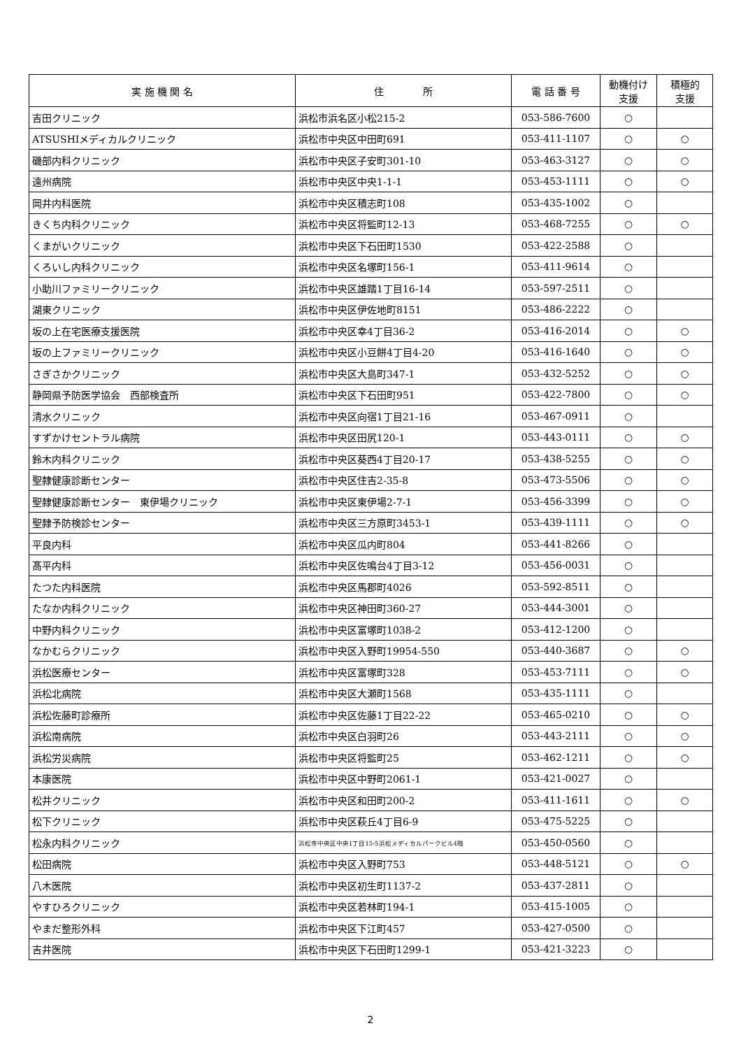| 実 施 機 関 名 | 住 所 | 電 話 番 号 | 動機付け 支援 | 積極的 支援 |
| --- | --- | --- | --- | --- |
| 吉田クリニック | 浜松市浜名区小松215-2 | 053-586-7600 | ○ | |
| ATSUSHIメディカルクリニック | 浜松市中央区中田町691 | 053-411-1107 | ○ | ○ |
| 磯部内科クリニック | 浜松市中央区子安町301-10 | 053-463-3127 | ○ | ○ |
| 遠州病院 | 浜松市中央区中央1-1-1 | 053-453-1111 | ○ | ○ |
| 岡井内科医院 | 浜松市中央区積志町108 | 053-435-1002 | ○ | |
| きくち内科クリニック | 浜松市中央区将監町12-13 | 053-468-7255 | ○ | ○ |
| くまがいクリニック | 浜松市中央区下石田町1530 | 053-422-2588 | ○ | |
| くろいし内科クリニック | 浜松市中央区名塚町156-1 | 053-411-9614 | ○ | |
| 小助川ファミリークリニック | 浜松市中央区雄踏1丁目16-14 | 053-597-2511 | ○ | |
| 湖東クリニック | 浜松市中央区伊佐地町8151 | 053-486-2222 | ○ | |
| 坂の上在宅医療支援医院 | 浜松市中央区幸4丁目36-2 | 053-416-2014 | ○ | ○ |
| 坂の上ファミリークリニック | 浜松市中央区小豆餅4丁目4-20 | 053-416-1640 | ○ | ○ |
| さぎさかクリニック | 浜松市中央区大島町347-1 | 053-432-5252 | ○ | ○ |
| 静岡県予防医学協会 西部検査所 | 浜松市中央区下石田町951 | 053-422-7800 | ○ | ○ |
| 清水クリニック | 浜松市中央区向宿1丁目21-16 | 053-467-0911 | ○ | |
| すずかけセントラル病院 | 浜松市中央区田尻120-1 | 053-443-0111 | ○ | ○ |
| 鈴木内科クリニック | 浜松市中央区葵西4丁目20-17 | 053-438-5255 | ○ | ○ |
| 聖隷健康診断センター | 浜松市中央区住吉2-35-8 | 053-473-5506 | ○ | ○ |
| 聖隷健康診断センター 東伊場クリニック | 浜松市中央区東伊場2-7-1 | 053-456-3399 | ○ | ○ |
| 聖隷予防検診センター | 浜松市中央区三方原町3453-1 | 053-439-1111 | ○ | ○ |
| 平良内科 | 浜松市中央区瓜内町804 | 053-441-8266 | ○ | |
| 髙平内科 | 浜松市中央区佐鳴台4丁目3-12 | 053-456-0031 | ○ | |
| たつた内科医院 | 浜松市中央区馬郡町4026 | 053-592-8511 | ○ | |
| たなか内科クリニック | 浜松市中央区神田町360-27 | 053-444-3001 | ○ | |
| 中野内科クリニック | 浜松市中央区富塚町1038-2 | 053-412-1200 | ○ | |
| なかむらクリニック | 浜松市中央区入野町19954-550 | 053-440-3687 | ○ | ○ |
| 浜松医療センター | 浜松市中央区富塚町328 | 053-453-7111 | ○ | ○ |
| 浜松北病院 | 浜松市中央区大瀬町1568 | 053-435-1111 | ○ | |
| 浜松佐藤町診療所 | 浜松市中央区佐藤1丁目22-22 | 053-465-0210 | ○ | ○ |
| 浜松南病院 | 浜松市中央区白羽町26 | 053-443-2111 | ○ | ○ |
| 浜松労災病院 | 浜松市中央区将監町25 | 053-462-1211 | ○ | ○ |
| 本康医院 | 浜松市中央区中野町2061-1 | 053-421-0027 | ○ | |
| 松井クリニック | 浜松市中央区和田町200-2 | 053-411-1611 | ○ | ○ |
| 松下クリニック | 浜松市中央区萩丘4丁目6-9 | 053-475-5225 | ○ | |
| 松永内科クリニック | 浜松市中央区中央1丁目15-5浜松メディカルパークビル4階 | 053-450-0560 | ○ | |
| 松田病院 | 浜松市中央区入野町753 | 053-448-5121 | ○ | ○ |
| 八木医院 | 浜松市中央区初生町1137-2 | 053-437-2811 | ○ | |
| やすひろクリニック | 浜松市中央区若林町194-1 | 053-415-1005 | ○ | |
| やまだ整形外科 | 浜松市中央区下江町457 | 053-427-0500 | ○ | |
| 吉井医院 | 浜松市中央区下石田町1299-1 | 053-421-3223 | ○ | |
2